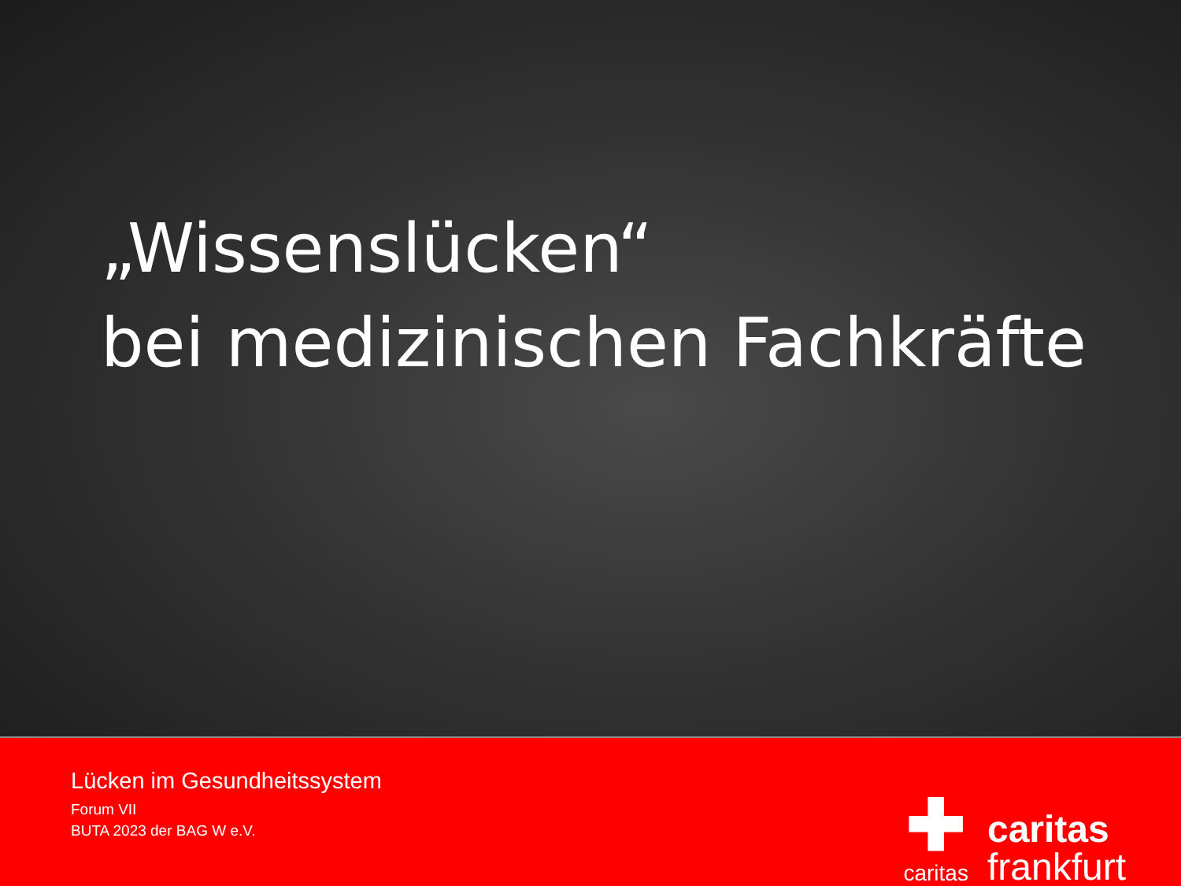„Wissenslücken“
bei medizinischen Fachkräfte
Lücken im Gesundheitssystem
Forum VII
BUTA 2023 der BAG W e.V.
✚
caritas
caritas
frankfurt